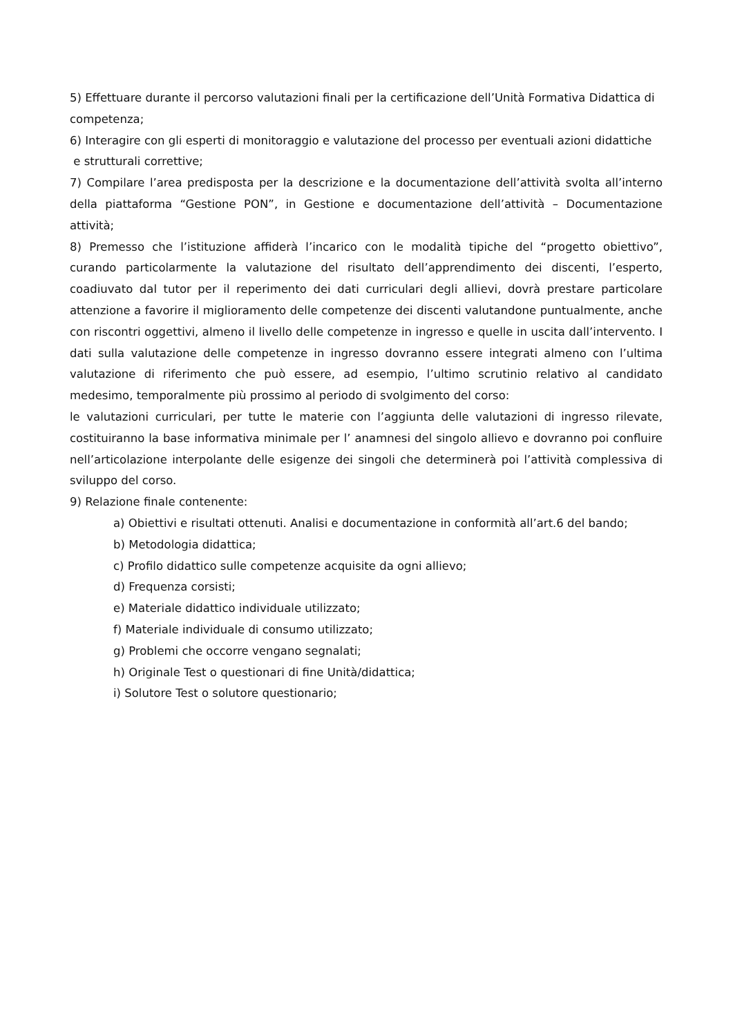5) Effettuare durante il percorso valutazioni finali per la certificazione dell’Unità Formativa Didattica di competenza;
6) Interagire con gli esperti di monitoraggio e valutazione del processo per eventuali azioni didattiche
e strutturali correttive;
7) Compilare l’area predisposta per la descrizione e la documentazione dell’attività svolta all’interno della piattaforma “Gestione PON”, in Gestione e documentazione dell’attività – Documentazione attività;
8) Premesso che l’istituzione affiderà l’incarico con le modalità tipiche del “progetto obiettivo”, curando particolarmente la valutazione del risultato dell’apprendimento dei discenti, l’esperto, coadiuvato dal tutor per il reperimento dei dati curriculari degli allievi, dovrà prestare particolare attenzione a favorire il miglioramento delle competenze dei discenti valutandone puntualmente, anche con riscontri oggettivi, almeno il livello delle competenze in ingresso e quelle in uscita dall’intervento. I dati sulla valutazione delle competenze in ingresso dovranno essere integrati almeno con l’ultima valutazione di riferimento che può essere, ad esempio, l’ultimo scrutinio relativo al candidato medesimo, temporalmente più prossimo al periodo di svolgimento del corso:
le valutazioni curriculari, per tutte le materie con l’aggiunta delle valutazioni di ingresso rilevate, costituiranno la base informativa minimale per l’ anamnesi del singolo allievo e dovranno poi confluire nell’articolazione interpolante delle esigenze dei singoli che determinerà poi l’attività complessiva di sviluppo del corso.
9) Relazione finale contenente:
a) Obiettivi e risultati ottenuti. Analisi e documentazione in conformità all’art.6 del bando;
b) Metodologia didattica;
c) Profilo didattico sulle competenze acquisite da ogni allievo;
d) Frequenza corsisti;
e) Materiale didattico individuale utilizzato;
f) Materiale individuale di consumo utilizzato;
g) Problemi che occorre vengano segnalati;
h) Originale Test o questionari di fine Unità/didattica;
i) Solutore Test o solutore questionario;